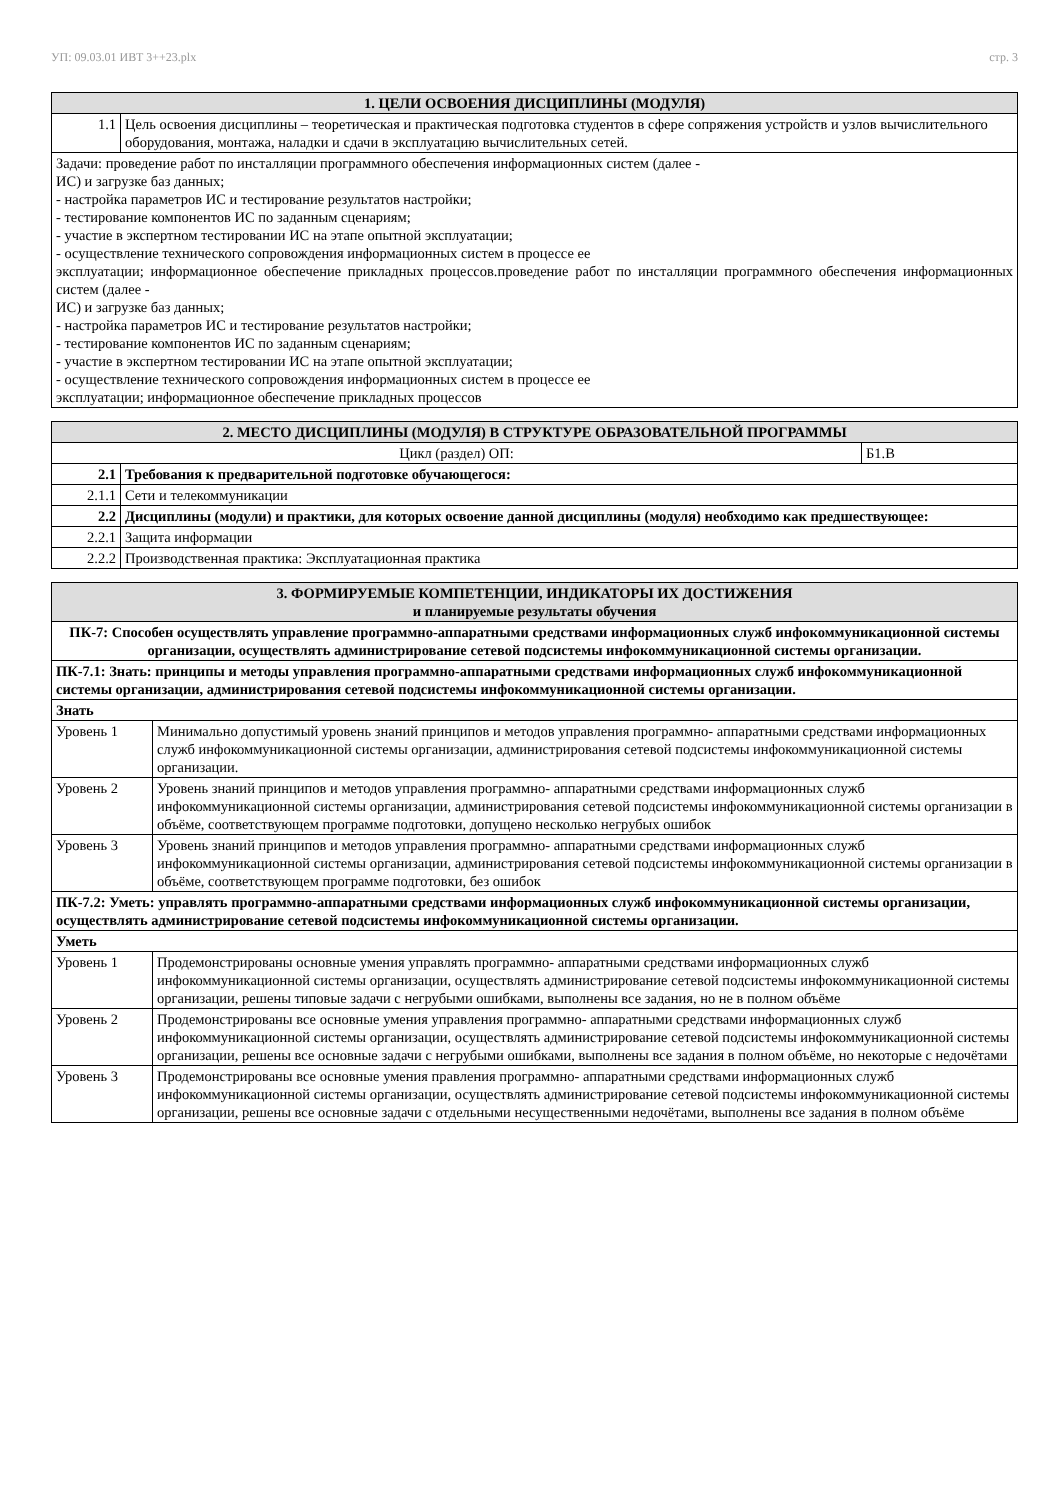УП: 09.03.01 ИВТ 3++23.plx стр. 3
| 1. ЦЕЛИ ОСВОЕНИЯ ДИСЦИПЛИНЫ (МОДУЛЯ) | |
| --- | --- |
| 1.1 | Цель освоения дисциплины – теоретическая и практическая подготовка студентов в сфере сопряжения устройств и узлов вычислительного оборудования, монтажа, наладки и сдачи в эксплуатацию вычислительных сетей. |
| Задачи: проведение работ по инсталляции программного обеспечения информационных систем (далее - ИС) и загрузке баз данных; - настройка параметров ИС и тестирование результатов настройки; - тестирование компонентов ИС по заданным сценариям; - участие в экспертном тестировании ИС на этапе опытной эксплуатации; - осуществление технического сопровождения информационных систем в процессе ее эксплуатации; информационное обеспечение прикладных процессов.проведение работ по инсталляции программного обеспечения информационных систем (далее - ИС) и загрузке баз данных; - настройка параметров ИС и тестирование результатов настройки; - тестирование компонентов ИС по заданным сценариям; - участие в экспертном тестировании ИС на этапе опытной эксплуатации; - осуществление технического сопровождения информационных систем в процессе ее эксплуатации; информационное обеспечение прикладных процессов | |
| 2. МЕСТО ДИСЦИПЛИНЫ (МОДУЛЯ) В СТРУКТУРЕ ОБРАЗОВАТЕЛЬНОЙ ПРОГРАММЫ | | |
| --- | --- | --- |
| Цикл (раздел) ОП: | | Б1.В |
| 2.1 | Требования к предварительной подготовке обучающегося: | |
| 2.1.1 | Сети и телекоммуникации | |
| 2.2 | Дисциплины (модули) и практики, для которых освоение данной дисциплины (модуля) необходимо как предшествующее: | |
| 2.2.1 | Защита информации | |
| 2.2.2 | Производственная практика: Эксплуатационная практика | |
| 3. ФОРМИРУЕМЫЕ КОМПЕТЕНЦИИ, ИНДИКАТОРЫ ИХ ДОСТИЖЕНИЯ и планируемые результаты обучения | |
| --- | --- |
| ПК-7: Способен осуществлять управление программно-аппаратными средствами информационных служб инфокоммуникационной системы организации, осуществлять администрирование сетевой подсистемы инфокоммуникационной системы организации. | |
| ПК-7.1: Знать: принципы и методы управления программно-аппаратными средствами информационных служб инфокоммуникационной системы организации, администрирования сетевой подсистемы инфокоммуникационной системы организации. | |
| Знать | |
| Уровень 1 | Минимально допустимый уровень знаний принципов и методов управления программно- аппаратными средствами информационных служб инфокоммуникационной системы организации, администрирования сетевой подсистемы инфокоммуникационной системы организации. |
| Уровень 2 | Уровень знаний принципов и методов управления программно- аппаратными средствами информационных служб инфокоммуникационной системы организации, администрирования сетевой подсистемы инфокоммуникационной системы организации в объёме, соответствующем программе подготовки, допущено несколько негрубых ошибок |
| Уровень 3 | Уровень знаний принципов и методов управления программно- аппаратными средствами информационных служб инфокоммуникационной системы организации, администрирования сетевой подсистемы инфокоммуникационной системы организации в объёме, соответствующем программе подготовки, без ошибок |
| ПК-7.2: Уметь: управлять программно-аппаратными средствами информационных служб инфокоммуникационной системы организации, осуществлять администрирование сетевой подсистемы инфокоммуникационной системы организации. | |
| Уметь | |
| Уровень 1 | Продемонстрированы основные умения управлять программно- аппаратными средствами информационных служб инфокоммуникационной системы организации, осуществлять администрирование сетевой подсистемы инфокоммуникационной системы организации, решены типовые задачи с негрубыми ошибками, выполнены все задания, но не в полном объёме |
| Уровень 2 | Продемонстрированы все основные умения управления программно- аппаратными средствами информационных служб инфокоммуникационной системы организации, осуществлять администрирование сетевой подсистемы инфокоммуникационной системы организации, решены все основные задачи с негрубыми ошибками, выполнены все задания в полном объёме, но некоторые с недочётами |
| Уровень 3 | Продемонстрированы все основные умения правления программно- аппаратными средствами информационных служб инфокоммуникационной системы организации, осуществлять администрирование сетевой подсистемы инфокоммуникационной системы организации, решены все основные задачи с отдельными несущественными недочётами, выполнены все задания в полном объёме |